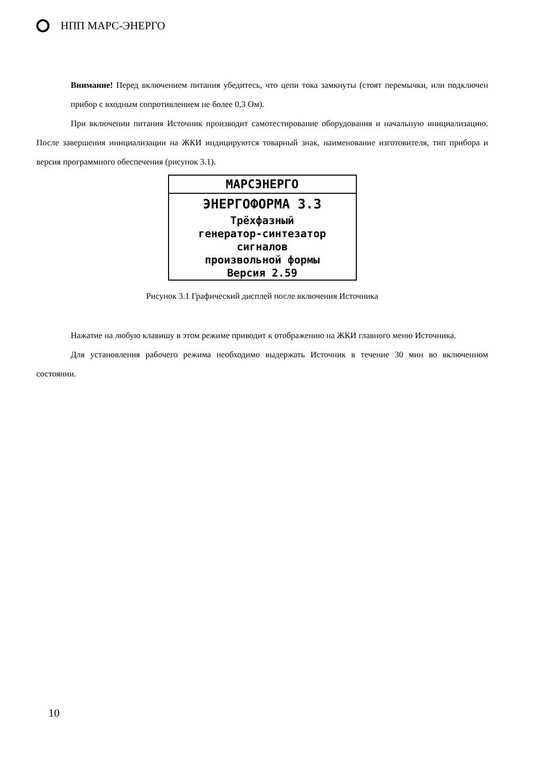НПП МАРС-ЭНЕРГО
Внимание! Перед включением питания убедитесь, что цепи тока замкнуты (стоят перемычки, или подключен прибор с входным сопротивлением не более 0,3 Ом).
При включении питания Источник производит самотестирование оборудования и начальную инициализацию. После завершения инициализации на ЖКИ индицируются товарный знак, наименование изготовителя, тип прибора и версия программного обеспечения (рисунок 3.1).
МАРСЭНЕРГО
ЭНЕРГОФОРМА 3.3
Трёхфазный
генератор-синтезатор
сигналов
произвольной формы
Версия 2.59
Рисунок 3.1 Графический дисплей после включения Источника
Нажатие на любую клавишу в этом режиме приводит к отображению на ЖКИ главного меню Источника.
Для установления рабочего режима необходимо выдержать Источник в течение 30 мин во включенном состоянии.
10